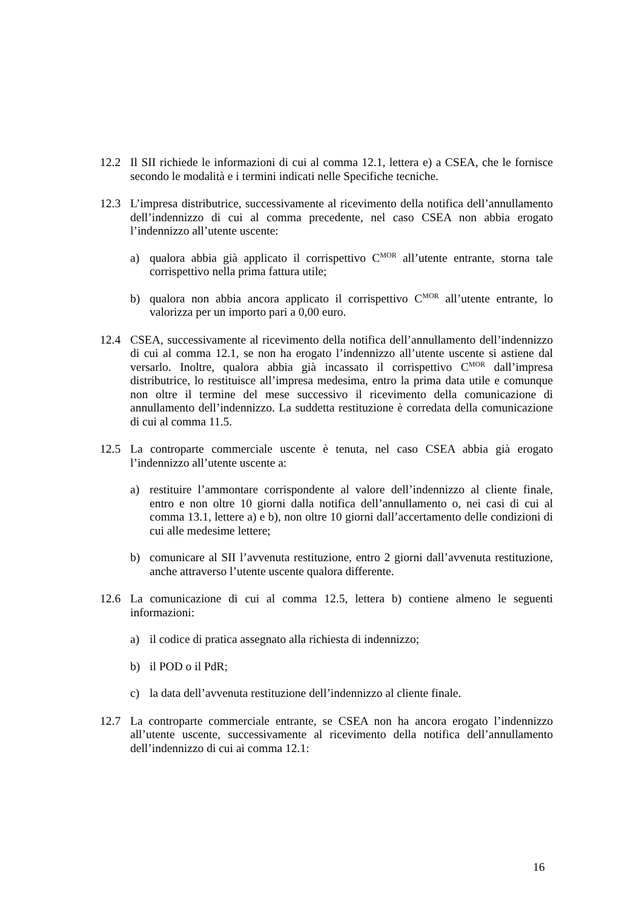12.2 Il SII richiede le informazioni di cui al comma 12.1, lettera e) a CSEA, che le fornisce secondo le modalità e i termini indicati nelle Specifiche tecniche.
12.3 L’impresa distributrice, successivamente al ricevimento della notifica dell’annullamento dell’indennizzo di cui al comma precedente, nel caso CSEA non abbia erogato l’indennizzo all’utente uscente:
a) qualora abbia già applicato il corrispettivo C<sup>MOR</sup> all’utente entrante, storna tale corrispettivo nella prima fattura utile;
b) qualora non abbia ancora applicato il corrispettivo C<sup>MOR</sup> all’utente entrante, lo valorizza per un importo pari a 0,00 euro.
12.4 CSEA, successivamente al ricevimento della notifica dell’annullamento dell’indennizzo di cui al comma 12.1, se non ha erogato l’indennizzo all’utente uscente si astiene dal versarlo. Inoltre, qualora abbia già incassato il corrispettivo C<sup>MOR</sup> dall’impresa distributrice, lo restituisce all’impresa medesima, entro la prima data utile e comunque non oltre il termine del mese successivo il ricevimento della comunicazione di annullamento dell’indennizzo. La suddetta restituzione è corredata della comunicazione di cui al comma 11.5.
12.5 La controparte commerciale uscente è tenuta, nel caso CSEA abbia già erogato l’indennizzo all’utente uscente a:
a) restituire l’ammontare corrispondente al valore dell’indennizzo al cliente finale, entro e non oltre 10 giorni dalla notifica dell’annullamento o, nei casi di cui al comma 13.1, lettere a) e b), non oltre 10 giorni dall’accertamento delle condizioni di cui alle medesime lettere;
b) comunicare al SII l’avvenuta restituzione, entro 2 giorni dall’avvenuta restituzione, anche attraverso l’utente uscente qualora differente.
12.6 La comunicazione di cui al comma 12.5, lettera b) contiene almeno le seguenti informazioni:
a) il codice di pratica assegnato alla richiesta di indennizzo;
b) il POD o il PdR;
c) la data dell’avvenuta restituzione dell’indennizzo al cliente finale.
12.7 La controparte commerciale entrante, se CSEA non ha ancora erogato l’indennizzo all’utente uscente, successivamente al ricevimento della notifica dell’annullamento dell’indennizzo di cui ai comma 12.1:
16